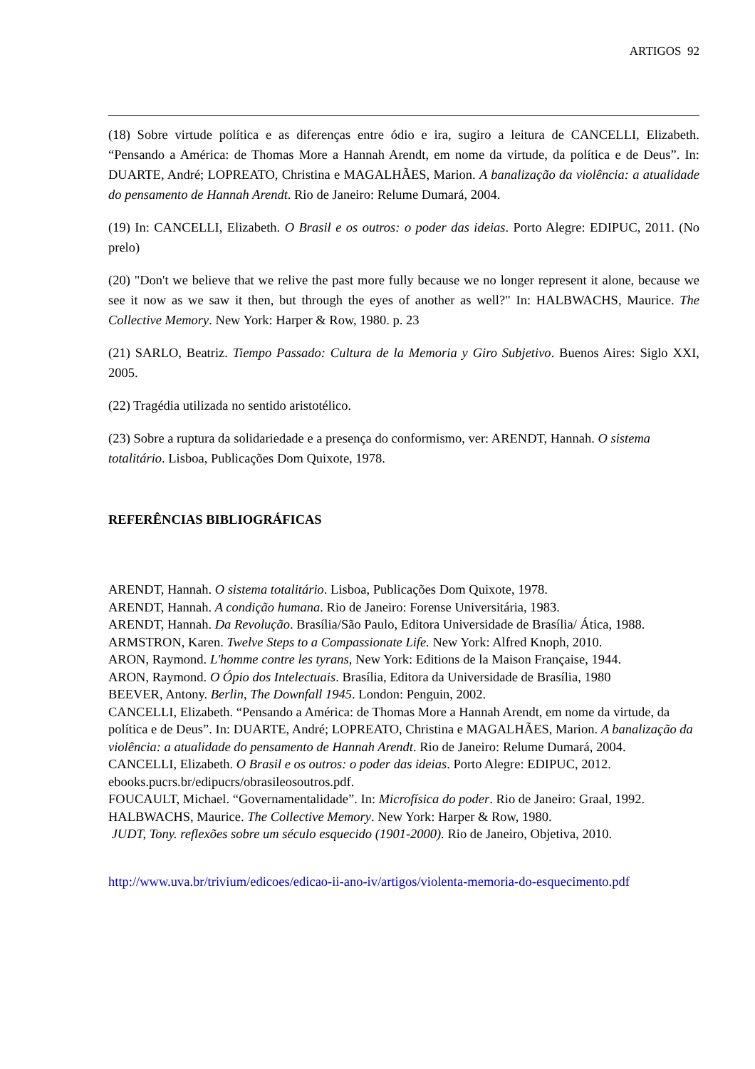ARTIGOS 92
(18) Sobre virtude política e as diferenças entre ódio e ira, sugiro a leitura de CANCELLI, Elizabeth. “Pensando a América: de Thomas More a Hannah Arendt, em nome da virtude, da política e de Deus”. In: DUARTE, André; LOPREATO, Christina e MAGALHÃES, Marion. A banalização da violência: a atualidade do pensamento de Hannah Arendt. Rio de Janeiro: Relume Dumará, 2004.
(19) In: CANCELLI, Elizabeth. O Brasil e os outros: o poder das ideias. Porto Alegre: EDIPUC, 2011. (No prelo)
(20) "Don't we believe that we relive the past more fully because we no longer represent it alone, because we see it now as we saw it then, but through the eyes of another as well?" In: HALBWACHS, Maurice. The Collective Memory. New York: Harper & Row, 1980. p. 23
(21) SARLO, Beatriz. Tiempo Passado: Cultura de la Memoria y Giro Subjetivo. Buenos Aires: Siglo XXI, 2005.
(22) Tragédia utilizada no sentido aristotélico.
(23) Sobre a ruptura da solidariedade e a presença do conformismo, ver: ARENDT, Hannah. O sistema totalitário. Lisboa, Publicações Dom Quixote, 1978.
REFERÊNCIAS BIBLIOGRÁFICAS
ARENDT, Hannah. O sistema totalitário. Lisboa, Publicações Dom Quixote, 1978.
ARENDT, Hannah. A condição humana. Rio de Janeiro: Forense Universitária, 1983.
ARENDT, Hannah. Da Revolução. Brasília/São Paulo, Editora Universidade de Brasília/ Ática, 1988.
ARMSTRON, Karen. Twelve Steps to a Compassionate Life. New York: Alfred Knoph, 2010.
ARON, Raymond. L'homme contre les tyrans, New York: Editions de la Maison Française, 1944.
ARON, Raymond. O Ópio dos Intelectuais. Brasília, Editora da Universidade de Brasília, 1980
BEEVER, Antony. Berlin, The Downfall 1945. London: Penguin, 2002.
CANCELLI, Elizabeth. “Pensando a América: de Thomas More a Hannah Arendt, em nome da virtude, da política e de Deus”. In: DUARTE, André; LOPREATO, Christina e MAGALHÃES, Marion. A banalização da violência: a atualidade do pensamento de Hannah Arendt. Rio de Janeiro: Relume Dumará, 2004.
CANCELLI, Elizabeth. O Brasil e os outros: o poder das ideias. Porto Alegre: EDIPUC, 2012. ebooks.pucrs.br/edipucrs/obrasileosoutros.pdf.
FOUCAULT, Michael. “Governamentalidade”. In: Microfísica do poder. Rio de Janeiro: Graal, 1992.
HALBWACHS, Maurice. The Collective Memory. New York: Harper & Row, 1980.
JUDT, Tony. reflexões sobre um século esquecido (1901-2000). Rio de Janeiro, Objetiva, 2010.
http://www.uva.br/trivium/edicoes/edicao-ii-ano-iv/artigos/violenta-memoria-do-esquecimento.pdf